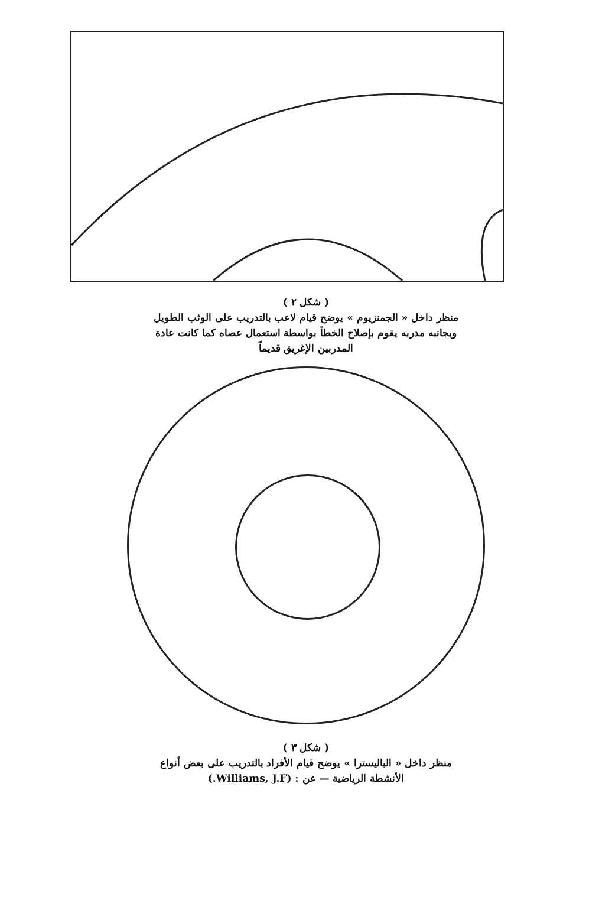( شكل ٢ )
منظر داخل « الجمنزيوم » يوضح قيام لاعب بالتدريب على الوثب الطويل
وبجانبه مدربه يقوم بإصلاح الخطأ بواسطة استعمال عصاه كما كانت عادة
المدربين الإغريق قديماً
( شكل ٣ )
منظر داخل « الباليسترا » يوضح قيام الأفراد بالتدريب على بعض أنواع
الأنشطة الرياضية — عن : (Williams, J.F.)